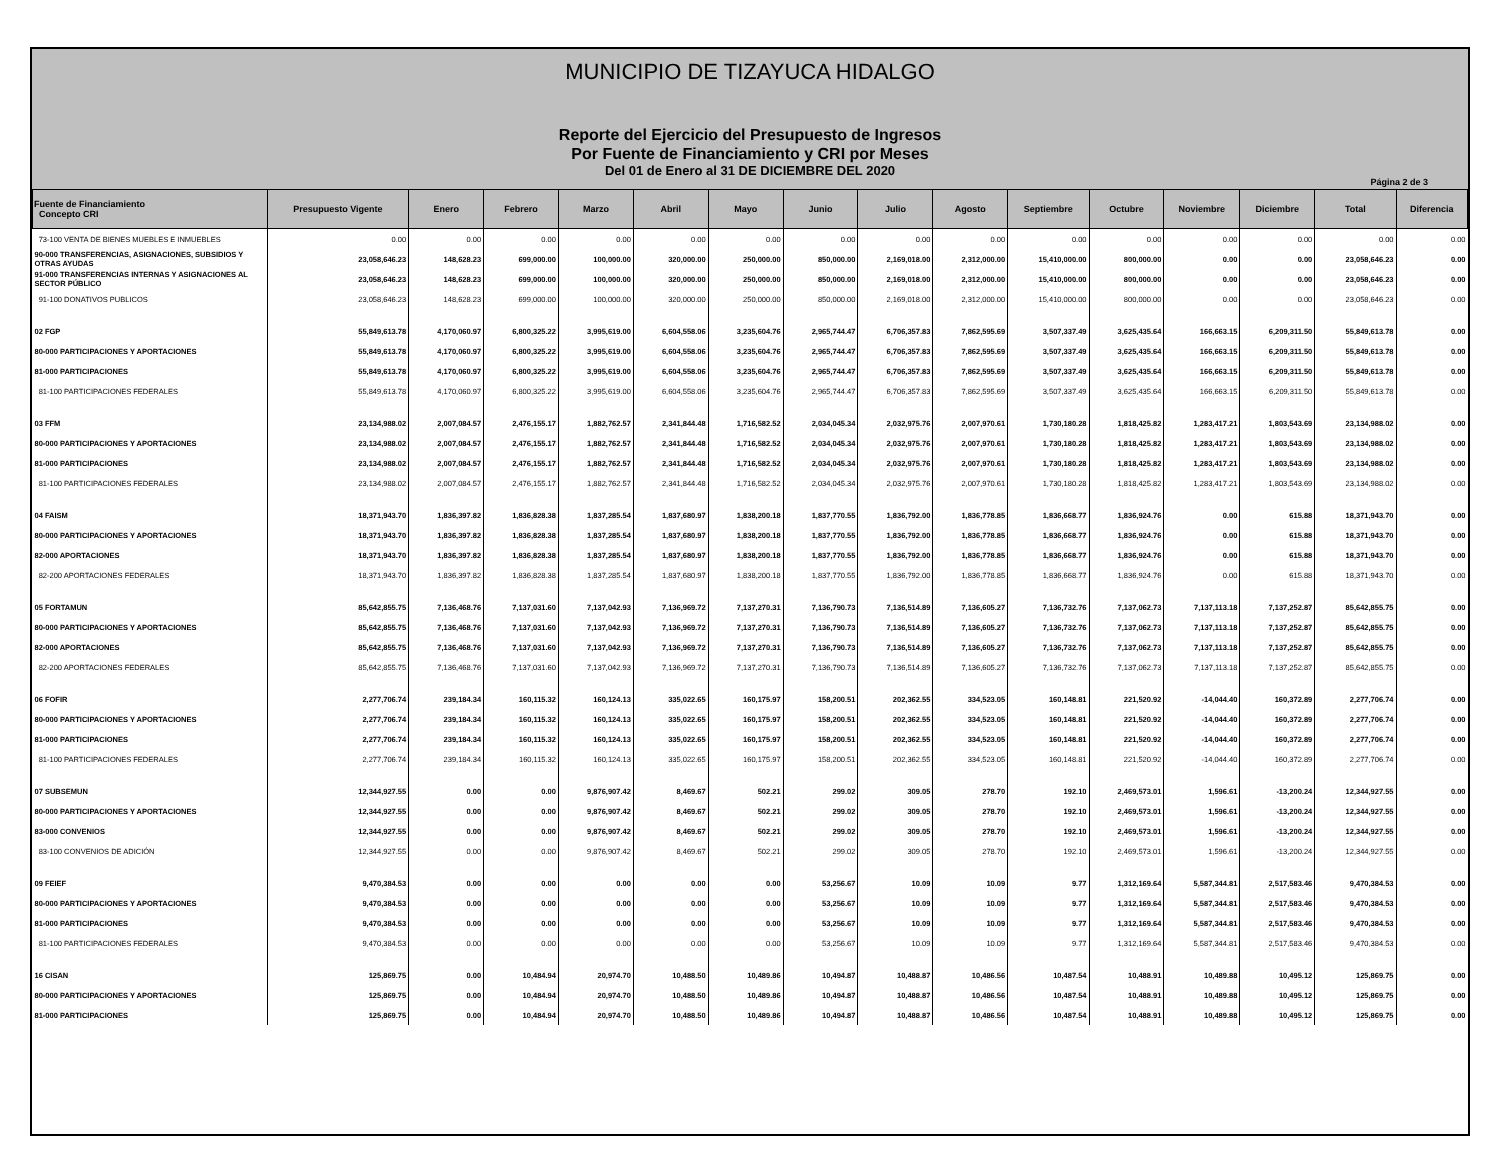MUNICIPIO DE TIZAYUCA HIDALGO
Reporte del Ejercicio del Presupuesto de Ingresos
Por Fuente de Financiamiento y CRI por Meses
Del 01 de Enero al 31 DE DICIEMBRE DEL 2020
Página 2 de 3
| Fuente de Financiamiento Concepto CRI | Presupuesto Vigente | Enero | Febrero | Marzo | Abril | Mayo | Junio | Julio | Agosto | Septiembre | Octubre | Noviembre | Diciembre | Total | Diferencia |
| --- | --- | --- | --- | --- | --- | --- | --- | --- | --- | --- | --- | --- | --- | --- | --- |
| 73-100 VENTA DE BIENES MUEBLES E INMUEBLES | 0.00 | 0.00 | 0.00 | 0.00 | 0.00 | 0.00 | 0.00 | 0.00 | 0.00 | 0.00 | 0.00 | 0.00 | 0.00 | 0.00 | 0.00 |
| 90-000 TRANSFERENCIAS, ASIGNACIONES, SUBSIDIOS Y OTRAS AYUDAS | 23,058,646.23 | 148,628.23 | 699,000.00 | 100,000.00 | 320,000.00 | 250,000.00 | 850,000.00 | 2,169,018.00 | 2,312,000.00 | 15,410,000.00 | 800,000.00 | 0.00 | 0.00 | 23,058,646.23 | 0.00 |
| 91-000 TRANSFERENCIAS INTERNAS Y ASIGNACIONES AL SECTOR PÚBLICO | 23,058,646.23 | 148,628.23 | 699,000.00 | 100,000.00 | 320,000.00 | 250,000.00 | 850,000.00 | 2,169,018.00 | 2,312,000.00 | 15,410,000.00 | 800,000.00 | 0.00 | 0.00 | 23,058,646.23 | 0.00 |
| 91-100 DONATIVOS PUBLICOS | 23,058,646.23 | 148,628.23 | 699,000.00 | 100,000.00 | 320,000.00 | 250,000.00 | 850,000.00 | 2,169,018.00 | 2,312,000.00 | 15,410,000.00 | 800,000.00 | 0.00 | 0.00 | 23,058,646.23 | 0.00 |
| 02 FGP | 55,849,613.78 | 4,170,060.97 | 6,800,325.22 | 3,995,619.00 | 6,604,558.06 | 3,235,604.76 | 2,965,744.47 | 6,706,357.83 | 7,862,595.69 | 3,507,337.49 | 3,625,435.64 | 166,663.15 | 6,209,311.50 | 55,849,613.78 | 0.00 |
| 80-000 PARTICIPACIONES Y APORTACIONES | 55,849,613.78 | 4,170,060.97 | 6,800,325.22 | 3,995,619.00 | 6,604,558.06 | 3,235,604.76 | 2,965,744.47 | 6,706,357.83 | 7,862,595.69 | 3,507,337.49 | 3,625,435.64 | 166,663.15 | 6,209,311.50 | 55,849,613.78 | 0.00 |
| 81-000 PARTICIPACIONES | 55,849,613.78 | 4,170,060.97 | 6,800,325.22 | 3,995,619.00 | 6,604,558.06 | 3,235,604.76 | 2,965,744.47 | 6,706,357.83 | 7,862,595.69 | 3,507,337.49 | 3,625,435.64 | 166,663.15 | 6,209,311.50 | 55,849,613.78 | 0.00 |
| 81-100 PARTICIPACIONES FEDERALES | 55,849,613.78 | 4,170,060.97 | 6,800,325.22 | 3,995,619.00 | 6,604,558.06 | 3,235,604.76 | 2,965,744.47 | 6,706,357.83 | 7,862,595.69 | 3,507,337.49 | 3,625,435.64 | 166,663.15 | 6,209,311.50 | 55,849,613.78 | 0.00 |
| 03 FFM | 23,134,988.02 | 2,007,084.57 | 2,476,155.17 | 1,882,762.57 | 2,341,844.48 | 1,716,582.52 | 2,034,045.34 | 2,032,975.76 | 2,007,970.61 | 1,730,180.28 | 1,818,425.82 | 1,283,417.21 | 1,803,543.69 | 23,134,988.02 | 0.00 |
| 80-000 PARTICIPACIONES Y APORTACIONES | 23,134,988.02 | 2,007,084.57 | 2,476,155.17 | 1,882,762.57 | 2,341,844.48 | 1,716,582.52 | 2,034,045.34 | 2,032,975.76 | 2,007,970.61 | 1,730,180.28 | 1,818,425.82 | 1,283,417.21 | 1,803,543.69 | 23,134,988.02 | 0.00 |
| 81-000 PARTICIPACIONES | 23,134,988.02 | 2,007,084.57 | 2,476,155.17 | 1,882,762.57 | 2,341,844.48 | 1,716,582.52 | 2,034,045.34 | 2,032,975.76 | 2,007,970.61 | 1,730,180.28 | 1,818,425.82 | 1,283,417.21 | 1,803,543.69 | 23,134,988.02 | 0.00 |
| 81-100 PARTICIPACIONES FEDERALES | 23,134,988.02 | 2,007,084.57 | 2,476,155.17 | 1,882,762.57 | 2,341,844.48 | 1,716,582.52 | 2,034,045.34 | 2,032,975.76 | 2,007,970.61 | 1,730,180.28 | 1,818,425.82 | 1,283,417.21 | 1,803,543.69 | 23,134,988.02 | 0.00 |
| 04 FAISM | 18,371,943.70 | 1,836,397.82 | 1,836,828.38 | 1,837,285.54 | 1,837,680.97 | 1,838,200.18 | 1,837,770.55 | 1,836,792.00 | 1,836,778.85 | 1,836,668.77 | 1,836,924.76 | 0.00 | 615.88 | 18,371,943.70 | 0.00 |
| 80-000 PARTICIPACIONES Y APORTACIONES | 18,371,943.70 | 1,836,397.82 | 1,836,828.38 | 1,837,285.54 | 1,837,680.97 | 1,838,200.18 | 1,837,770.55 | 1,836,792.00 | 1,836,778.85 | 1,836,668.77 | 1,836,924.76 | 0.00 | 615.88 | 18,371,943.70 | 0.00 |
| 82-000 APORTACIONES | 18,371,943.70 | 1,836,397.82 | 1,836,828.38 | 1,837,285.54 | 1,837,680.97 | 1,838,200.18 | 1,837,770.55 | 1,836,792.00 | 1,836,778.85 | 1,836,668.77 | 1,836,924.76 | 0.00 | 615.88 | 18,371,943.70 | 0.00 |
| 82-200 APORTACIONES FEDERALES | 18,371,943.70 | 1,836,397.82 | 1,836,828.38 | 1,837,285.54 | 1,837,680.97 | 1,838,200.18 | 1,837,770.55 | 1,836,792.00 | 1,836,778.85 | 1,836,668.77 | 1,836,924.76 | 0.00 | 615.88 | 18,371,943.70 | 0.00 |
| 05 FORTAMUN | 85,642,855.75 | 7,136,468.76 | 7,137,031.60 | 7,137,042.93 | 7,136,969.72 | 7,137,270.31 | 7,136,790.73 | 7,136,514.89 | 7,136,605.27 | 7,136,732.76 | 7,137,062.73 | 7,137,113.18 | 7,137,252.87 | 85,642,855.75 | 0.00 |
| 80-000 PARTICIPACIONES Y APORTACIONES | 85,642,855.75 | 7,136,468.76 | 7,137,031.60 | 7,137,042.93 | 7,136,969.72 | 7,137,270.31 | 7,136,790.73 | 7,136,514.89 | 7,136,605.27 | 7,136,732.76 | 7,137,062.73 | 7,137,113.18 | 7,137,252.87 | 85,642,855.75 | 0.00 |
| 82-000 APORTACIONES | 85,642,855.75 | 7,136,468.76 | 7,137,031.60 | 7,137,042.93 | 7,136,969.72 | 7,137,270.31 | 7,136,790.73 | 7,136,514.89 | 7,136,605.27 | 7,136,732.76 | 7,137,062.73 | 7,137,113.18 | 7,137,252.87 | 85,642,855.75 | 0.00 |
| 82-200 APORTACIONES FEDERALES | 85,642,855.75 | 7,136,468.76 | 7,137,031.60 | 7,137,042.93 | 7,136,969.72 | 7,137,270.31 | 7,136,790.73 | 7,136,514.89 | 7,136,605.27 | 7,136,732.76 | 7,137,062.73 | 7,137,113.18 | 7,137,252.87 | 85,642,855.75 | 0.00 |
| 06 FOFIR | 2,277,706.74 | 239,184.34 | 160,115.32 | 160,124.13 | 335,022.65 | 160,175.97 | 158,200.51 | 202,362.55 | 334,523.05 | 160,148.81 | 221,520.92 | -14,044.40 | 160,372.89 | 2,277,706.74 | 0.00 |
| 80-000 PARTICIPACIONES Y APORTACIONES | 2,277,706.74 | 239,184.34 | 160,115.32 | 160,124.13 | 335,022.65 | 160,175.97 | 158,200.51 | 202,362.55 | 334,523.05 | 160,148.81 | 221,520.92 | -14,044.40 | 160,372.89 | 2,277,706.74 | 0.00 |
| 81-000 PARTICIPACIONES | 2,277,706.74 | 239,184.34 | 160,115.32 | 160,124.13 | 335,022.65 | 160,175.97 | 158,200.51 | 202,362.55 | 334,523.05 | 160,148.81 | 221,520.92 | -14,044.40 | 160,372.89 | 2,277,706.74 | 0.00 |
| 81-100 PARTICIPACIONES FEDERALES | 2,277,706.74 | 239,184.34 | 160,115.32 | 160,124.13 | 335,022.65 | 160,175.97 | 158,200.51 | 202,362.55 | 334,523.05 | 160,148.81 | 221,520.92 | -14,044.40 | 160,372.89 | 2,277,706.74 | 0.00 |
| 07 SUBSEMUN | 12,344,927.55 | 0.00 | 0.00 | 9,876,907.42 | 8,469.67 | 502.21 | 299.02 | 309.05 | 278.70 | 192.10 | 2,469,573.01 | 1,596.61 | -13,200.24 | 12,344,927.55 | 0.00 |
| 80-000 PARTICIPACIONES Y APORTACIONES | 12,344,927.55 | 0.00 | 0.00 | 9,876,907.42 | 8,469.67 | 502.21 | 299.02 | 309.05 | 278.70 | 192.10 | 2,469,573.01 | 1,596.61 | -13,200.24 | 12,344,927.55 | 0.00 |
| 83-000 CONVENIOS | 12,344,927.55 | 0.00 | 0.00 | 9,876,907.42 | 8,469.67 | 502.21 | 299.02 | 309.05 | 278.70 | 192.10 | 2,469,573.01 | 1,596.61 | -13,200.24 | 12,344,927.55 | 0.00 |
| 83-100 CONVENIOS DE ADICIÓN | 12,344,927.55 | 0.00 | 0.00 | 9,876,907.42 | 8,469.67 | 502.21 | 299.02 | 309.05 | 278.70 | 192.10 | 2,469,573.01 | 1,596.61 | -13,200.24 | 12,344,927.55 | 0.00 |
| 09 FEIEF | 9,470,384.53 | 0.00 | 0.00 | 0.00 | 0.00 | 0.00 | 53,256.67 | 10.09 | 10.09 | 9.77 | 1,312,169.64 | 5,587,344.81 | 2,517,583.46 | 9,470,384.53 | 0.00 |
| 80-000 PARTICIPACIONES Y APORTACIONES | 9,470,384.53 | 0.00 | 0.00 | 0.00 | 0.00 | 0.00 | 53,256.67 | 10.09 | 10.09 | 9.77 | 1,312,169.64 | 5,587,344.81 | 2,517,583.46 | 9,470,384.53 | 0.00 |
| 81-000 PARTICIPACIONES | 9,470,384.53 | 0.00 | 0.00 | 0.00 | 0.00 | 0.00 | 53,256.67 | 10.09 | 10.09 | 9.77 | 1,312,169.64 | 5,587,344.81 | 2,517,583.46 | 9,470,384.53 | 0.00 |
| 81-100 PARTICIPACIONES FEDERALES | 9,470,384.53 | 0.00 | 0.00 | 0.00 | 0.00 | 0.00 | 53,256.67 | 10.09 | 10.09 | 9.77 | 1,312,169.64 | 5,587,344.81 | 2,517,583.46 | 9,470,384.53 | 0.00 |
| 16 CISAN | 125,869.75 | 0.00 | 10,484.94 | 20,974.70 | 10,488.50 | 10,489.86 | 10,494.87 | 10,488.87 | 10,486.56 | 10,487.54 | 10,488.91 | 10,489.88 | 10,495.12 | 125,869.75 | 0.00 |
| 80-000 PARTICIPACIONES Y APORTACIONES | 125,869.75 | 0.00 | 10,484.94 | 20,974.70 | 10,488.50 | 10,489.86 | 10,494.87 | 10,488.87 | 10,486.56 | 10,487.54 | 10,488.91 | 10,489.88 | 10,495.12 | 125,869.75 | 0.00 |
| 81-000 PARTICIPACIONES | 125,869.75 | 0.00 | 10,484.94 | 20,974.70 | 10,488.50 | 10,489.86 | 10,494.87 | 10,488.87 | 10,486.56 | 10,487.54 | 10,488.91 | 10,489.88 | 10,495.12 | 125,869.75 | 0.00 |